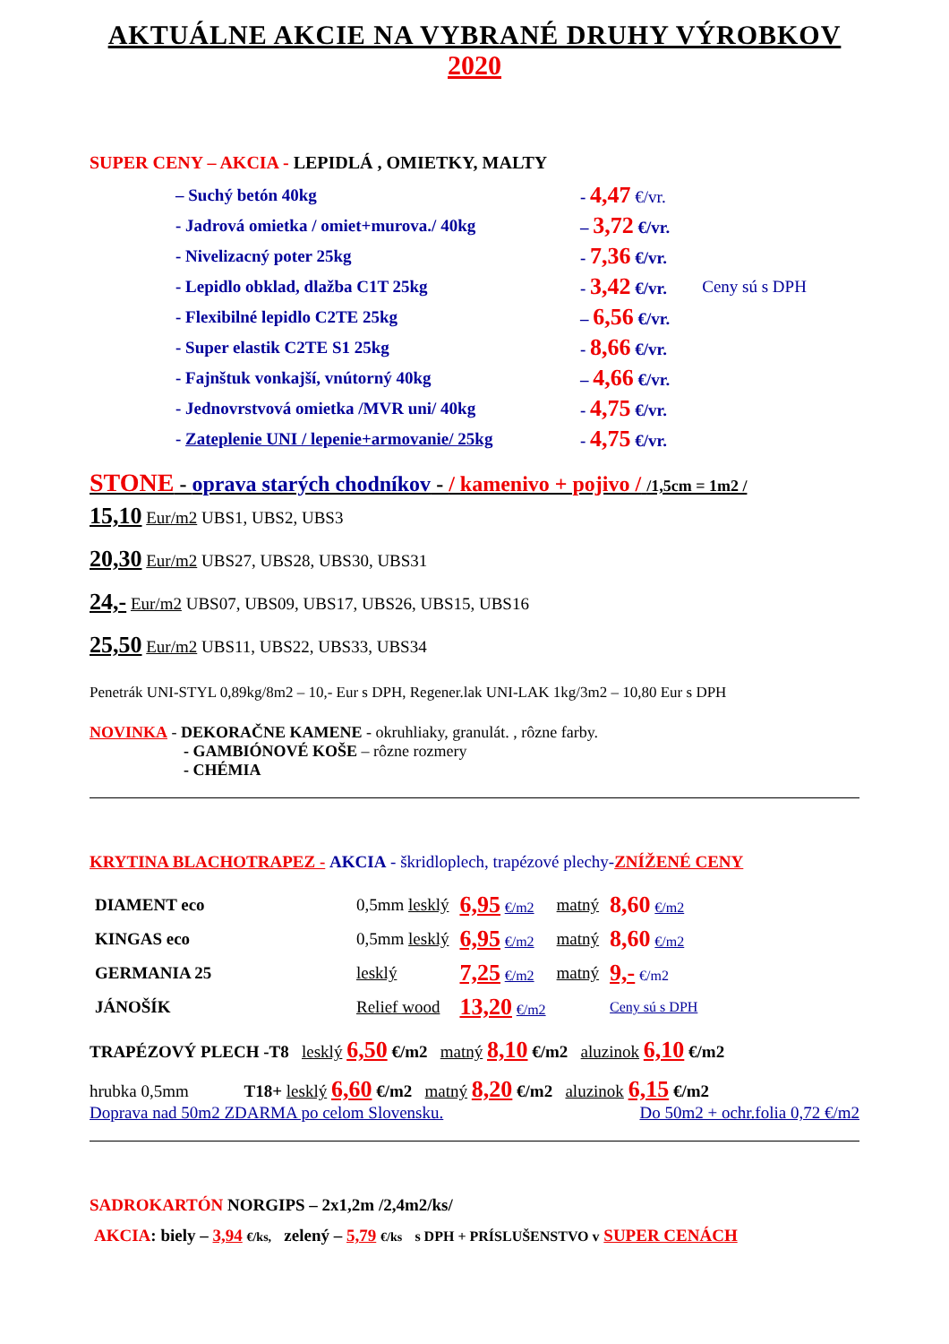AKTUÁLNE AKCIE NA VYBRANÉ DRUHY VÝROBKOV
2020
SUPER CENY – AKCIA - LEPIDLÁ , OMIETKY, MALTY
| – Suchý betón 40kg | - 4,47 €/vr. | |
| - Jadrová omietka / omiet+murova./ 40kg | – 3,72 €/vr. | |
| - Nivelizacný poter 25kg | - 7,36 €/vr. | |
| - Lepidlo obklad, dlažba C1T 25kg | - 3,42 €/vr. | Ceny sú s DPH |
| - Flexibilné lepidlo C2TE 25kg | – 6,56 €/vr. | |
| - Super elastik C2TE S1 25kg | - 8,66 €/vr. | |
| - Fajnštuk vonkajší, vnútorný 40kg | – 4,66 €/vr. | |
| - Jednovrstvová omietka /MVR uni/ 40kg | - 4,75 €/vr. | |
| - Zateplenie UNI / lepenie+armovanie/ 25kg | - 4,75 €/vr. | |
STONE - oprava starých chodníkov - / kamenivo + pojivo / /1,5cm = 1m2 /
15,10 Eur/m2 UBS1, UBS2, UBS3
20,30 Eur/m2 UBS27, UBS28, UBS30, UBS31
24,- Eur/m2 UBS07, UBS09, UBS17, UBS26, UBS15, UBS16
25,50 Eur/m2 UBS11, UBS22, UBS33, UBS34
Penetrák UNI-STYL 0,89kg/8m2 – 10,- Eur s DPH, Regener.lak UNI-LAK 1kg/3m2 – 10,80 Eur s DPH
NOVINKA - DEKORAČNE KAMENE - okruhliaky, granulát. , rôzne farby.
- GAMBIÓNOVÉ KOŠE – rôzne rozmery
- CHÉMIA
KRYTINA BLACHOTRAPEZ - AKCIA - škridloplech, trapézové plechy-ZNÍŽENÉ CENY
| DIAMENT eco | 0,5mm lesklý | 6,95 €/m2 | matný | 8,60 €/m2 |
| KINGAS eco | 0,5mm lesklý | 6,95 €/m2 | matný | 8,60 €/m2 |
| GERMANIA 25 | lesklý | 7,25 €/m2 | matný | 9,- €/m2 |
| JÁNOŠÍK | Relief wood | 13,20 €/m2 | | Ceny sú s DPH |
TRAPÉZOVÝ PLECH -T8 lesklý 6,50 €/m2 matný 8,10 €/m2 aluzinok 6,10 €/m2
hrubka 0,5mm T18+ lesklý 6,60 €/m2 matný 8,20 €/m2 aluzinok 6,15 €/m2
Doprava nad 50m2 ZDARMA po celom Slovensku. Do 50m2 + ochr.folia 0,72 €/m2
SADROKARTÓN NORGIPS – 2x1,2m /2,4m2/ks/
AKCIA: biely – 3,94 €/ks, zelený – 5,79 €/ks s DPH + PRÍSLUŠENSTVO v SUPER CENÁCH